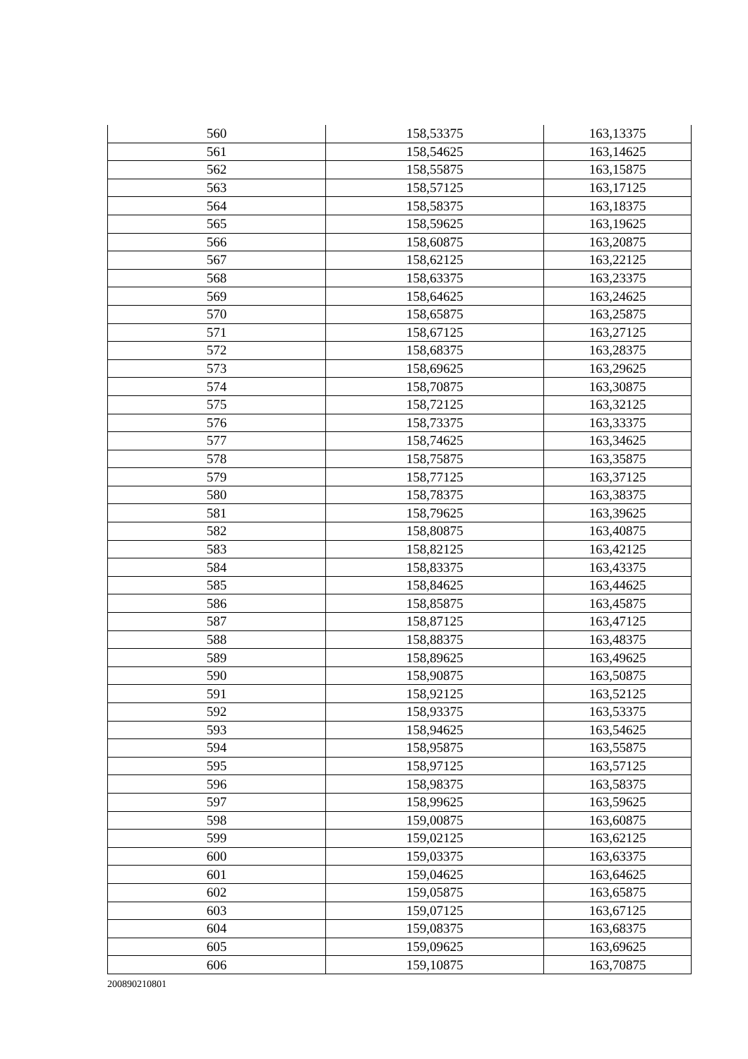| 560 | 158,53375 | 163,13375 |
| 561 | 158,54625 | 163,14625 |
| 562 | 158,55875 | 163,15875 |
| 563 | 158,57125 | 163,17125 |
| 564 | 158,58375 | 163,18375 |
| 565 | 158,59625 | 163,19625 |
| 566 | 158,60875 | 163,20875 |
| 567 | 158,62125 | 163,22125 |
| 568 | 158,63375 | 163,23375 |
| 569 | 158,64625 | 163,24625 |
| 570 | 158,65875 | 163,25875 |
| 571 | 158,67125 | 163,27125 |
| 572 | 158,68375 | 163,28375 |
| 573 | 158,69625 | 163,29625 |
| 574 | 158,70875 | 163,30875 |
| 575 | 158,72125 | 163,32125 |
| 576 | 158,73375 | 163,33375 |
| 577 | 158,74625 | 163,34625 |
| 578 | 158,75875 | 163,35875 |
| 579 | 158,77125 | 163,37125 |
| 580 | 158,78375 | 163,38375 |
| 581 | 158,79625 | 163,39625 |
| 582 | 158,80875 | 163,40875 |
| 583 | 158,82125 | 163,42125 |
| 584 | 158,83375 | 163,43375 |
| 585 | 158,84625 | 163,44625 |
| 586 | 158,85875 | 163,45875 |
| 587 | 158,87125 | 163,47125 |
| 588 | 158,88375 | 163,48375 |
| 589 | 158,89625 | 163,49625 |
| 590 | 158,90875 | 163,50875 |
| 591 | 158,92125 | 163,52125 |
| 592 | 158,93375 | 163,53375 |
| 593 | 158,94625 | 163,54625 |
| 594 | 158,95875 | 163,55875 |
| 595 | 158,97125 | 163,57125 |
| 596 | 158,98375 | 163,58375 |
| 597 | 158,99625 | 163,59625 |
| 598 | 159,00875 | 163,60875 |
| 599 | 159,02125 | 163,62125 |
| 600 | 159,03375 | 163,63375 |
| 601 | 159,04625 | 163,64625 |
| 602 | 159,05875 | 163,65875 |
| 603 | 159,07125 | 163,67125 |
| 604 | 159,08375 | 163,68375 |
| 605 | 159,09625 | 163,69625 |
| 606 | 159,10875 | 163,70875 |
200890210801